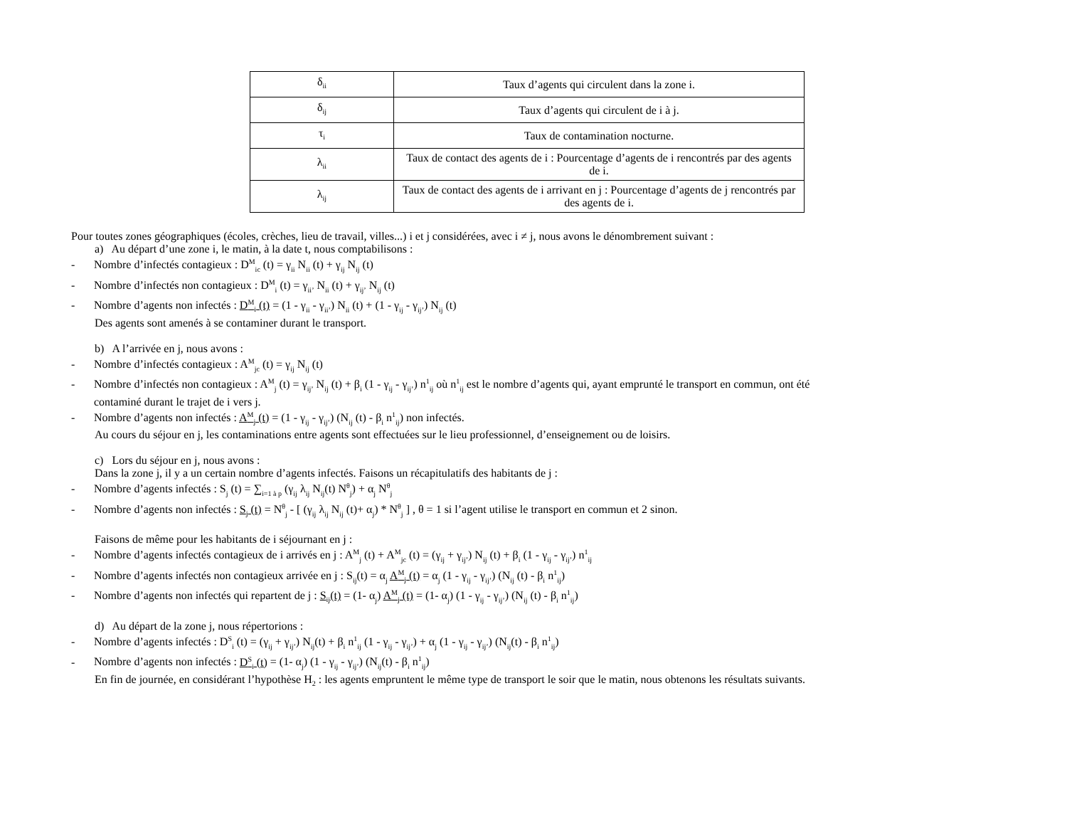| δ<sub>ii</sub> | Taux d’agents qui circulent dans la zone i. |
| δ<sub>ij</sub> | Taux d’agents qui circulent de i à j. |
| τ<sub>i</sub> | Taux de contamination nocturne. |
| λ<sub>ii</sub> | Taux de contact des agents de i : Pourcentage d’agents de i rencontrés par des agents de i. |
| λ<sub>ij</sub> | Taux de contact des agents de i arrivant en j : Pourcentage d’agents de j rencontrés par des agents de i. |
Pour toutes zones géographiques (écoles, crèches, lieu de travail, villes...) i et j considérées, avec i ≠ j, nous avons le dénombrement suivant :
a) Au départ d’une zone i, le matin, à la date t, nous comptabilisons :
- Nombre d’infectés contagieux : D<sup>M</sup><sub>ic</sub> (t) = γ<sub>ii</sub> N<sub>ii</sub> (t) + γ<sub>ij</sub> N<sub>ij</sub> (t)
- Nombre d’infectés non contagieux : D<sup>M</sup><sub>i</sub> (t) = γ<sub>ii’</sub> N<sub>ii</sub> (t) + γ<sub>ij’</sub> N<sub>ij</sub> (t)
- Nombre d’agents non infectés : D<sup>M</sup><sub>i</sub> (t) = (1 - γ<sub>ii</sub> - γ<sub>ii’</sub>) N<sub>ii</sub> (t) + (1 - γ<sub>ij</sub> - γ<sub>ij’</sub>) N<sub>ij</sub> (t)
Des agents sont amenés à se contaminer durant le transport.
b) A l’arrivée en j, nous avons :
- Nombre d’infectés contagieux : A<sup>M</sup><sub>jc</sub> (t) = γ<sub>ij</sub> N<sub>ij</sub> (t)
- Nombre d’infectés non contagieux : A<sup>M</sup><sub>j</sub> (t) = γ<sub>ij’</sub> N<sub>ij</sub> (t) + β<sub>i</sub> (1 - γ<sub>ij</sub> - γ<sub>ij’</sub>) n<sup>1</sup><sub>ij</sub> où n<sup>1</sup><sub>ij</sub> est le nombre d’agents qui, ayant emprunté le transport en commun, ont été
contaminé durant le trajet de i vers j.
- Nombre d’agents non infectés : A<sup>M</sup><sub>j</sub> (t) = (1 - γ<sub>ij</sub> - γ<sub>ij’</sub>) (N<sub>ij</sub> (t) - β<sub>i</sub> n<sup>1</sup><sub>ij</sub>) non infectés.
Au cours du séjour en j, les contaminations entre agents sont effectuées sur le lieu professionnel, d’enseignement ou de loisirs.
c) Lors du séjour en j, nous avons :
Dans la zone j, il y a un certain nombre d’agents infectés. Faisons un récapitulatifs des habitants de j :
- Nombre d’agents infectés : S<sub>j</sub> (t) = ∑<sub>i=1 à p</sub> (γ<sub>ij</sub> λ<sub>ij</sub> N<sub>ij</sub>(t) N<sup>θ</sup><sub>j</sub>) + α<sub>j</sub> N<sup>θ</sup><sub>j</sub>
- Nombre d’agents non infectés : S<sub>j</sub> (t) = N<sup>θ</sup><sub>j</sub> - [ (γ<sub>ij</sub> λ<sub>ij</sub> N<sub>ij</sub> (t)+ α<sub>j</sub>) * N<sup>θ</sup><sub>j</sub> ] , θ = 1 si l’agent utilise le transport en commun et 2 sinon.
Faisons de même pour les habitants de i séjournant en j :
- Nombre d’agents infectés contagieux de i arrivés en j : A<sup>M</sup><sub>j</sub> (t) + A<sup>M</sup><sub>jc</sub> (t) = (γ<sub>ij</sub> + γ<sub>ij’</sub>) N<sub>ij</sub> (t) + β<sub>i</sub> (1 - γ<sub>ij</sub> - γ<sub>ij’</sub>) n<sup>1</sup><sub>ij</sub>
- Nombre d’agents infectés non contagieux arrivée en j : S<sub>ij</sub>(t) = α<sub>j</sub> A<sup>M</sup><sub>j</sub> (t) = α<sub>j</sub> (1 - γ<sub>ij</sub> - γ<sub>ij’</sub>) (N<sub>ij</sub> (t) - β<sub>i</sub> n<sup>1</sup><sub>ij</sub>)
- Nombre d’agents non infectés qui repartent de j : S<sub>ij</sub>(t) = (1- α<sub>j</sub>) A<sup>M</sup><sub>j</sub> (t) = (1- α<sub>j</sub>) (1 - γ<sub>ij</sub> - γ<sub>ij’</sub>) (N<sub>ij</sub> (t) - β<sub>i</sub> n<sup>1</sup><sub>ij</sub>)
d) Au départ de la zone j, nous répertorions :
- Nombre d’agents infectés : D<sup>S</sup><sub>i</sub> (t) = (γ<sub>ij</sub> + γ<sub>ij’</sub>) N<sub>ij</sub>(t) + β<sub>i</sub> n<sup>1</sup><sub>ij</sub> (1 - γ<sub>ij</sub> - γ<sub>ij’</sub>) + α<sub>j</sub> (1 - γ<sub>ij</sub> - γ<sub>ij’</sub>) (N<sub>ij</sub>(t) - β<sub>i</sub> n<sup>1</sup><sub>ij</sub>)
- Nombre d’agents non infectés : D<sup>S</sup><sub>i</sub> (t) = (1- α<sub>j</sub>) (1 - γ<sub>ij</sub> - γ<sub>ij’</sub>) (N<sub>ij</sub>(t) - β<sub>i</sub> n<sup>1</sup><sub>ij</sub>)
En fin de journée, en considérant l’hypothèse H<sub>2</sub> : les agents empruntent le même type de transport le soir que le matin, nous obtenons les résultats suivants.